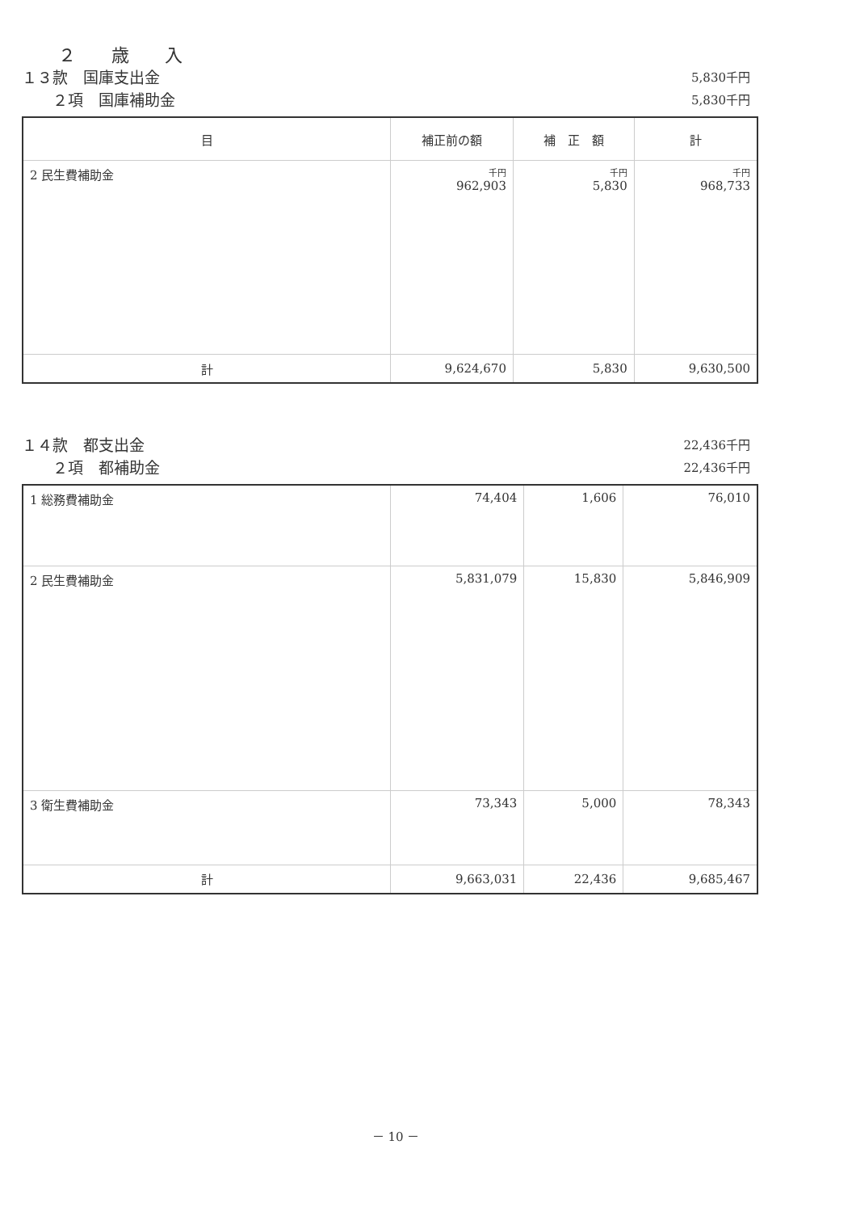２　　歳　　入
１３款　国庫支出金 5,830千円
　　２項　国庫補助金 5,830千円
| 目 | 補正前の額 | 補 正 額 | 計 |
| --- | --- | --- | --- |
| 2 民生費補助金 | 千円 962,903 | 千円 5,830 | 千円 968,733 |
| 計 | 9,624,670 | 5,830 | 9,630,500 |
１４款　都支出金 22,436千円
　　２項　都補助金 22,436千円
| 1 総務費補助金 | 74,404 | 1,606 | 76,010 |
| 2 民生費補助金 | 5,831,079 | 15,830 | 5,846,909 |
| 3 衛生費補助金 | 73,343 | 5,000 | 78,343 |
| 計 | 9,663,031 | 22,436 | 9,685,467 |
－ 10 －